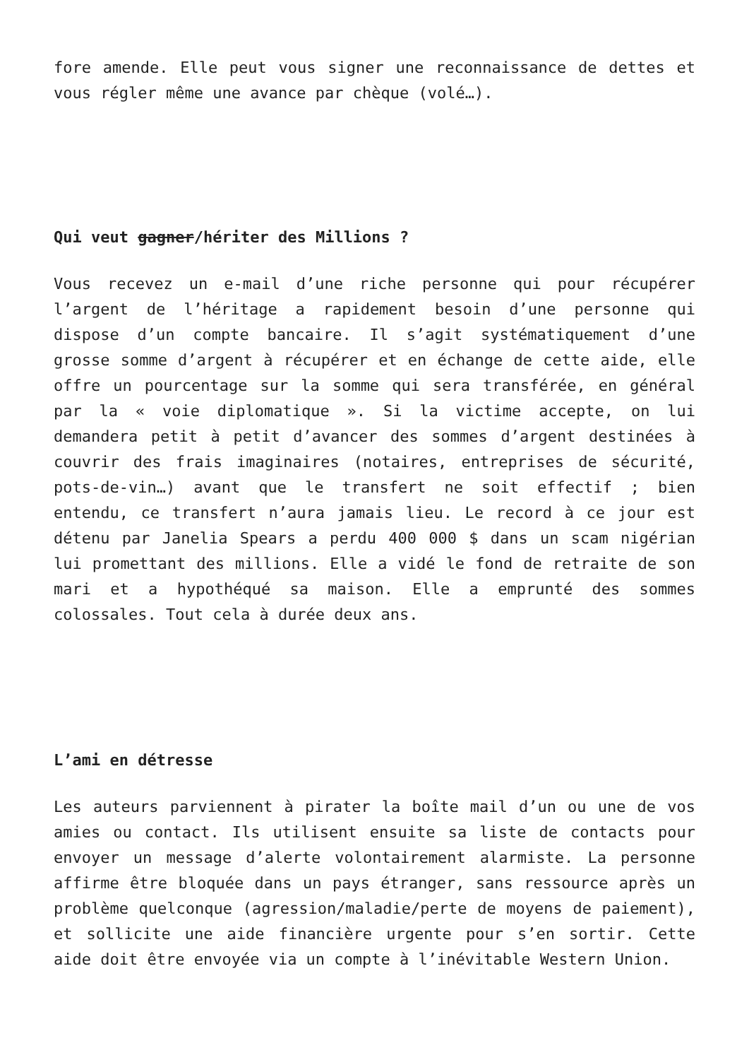fore amende. Elle peut vous signer une reconnaissance de dettes et vous régler même une avance par chèque (volé…).
Qui veut gagner/hériter des Millions ?
Vous recevez un e-mail d’une riche personne qui pour récupérer l’argent de l’héritage a rapidement besoin d’une personne qui dispose d’un compte bancaire. Il s’agit systématiquement d’une grosse somme d’argent à récupérer et en échange de cette aide, elle offre un pourcentage sur la somme qui sera transférée, en général par la « voie diplomatique ». Si la victime accepte, on lui demandera petit à petit d’avancer des sommes d’argent destinées à couvrir des frais imaginaires (notaires, entreprises de sécurité, pots-de-vin…) avant que le transfert ne soit effectif ; bien entendu, ce transfert n’aura jamais lieu. Le record à ce jour est détenu par Janelia Spears a perdu 400 000 $ dans un scam nigérian lui promettant des millions. Elle a vidé le fond de retraite de son mari et a hypothéqué sa maison. Elle a emprunté des sommes colossales. Tout cela à durée deux ans.
L’ami en détresse
Les auteurs parviennent à pirater la boîte mail d’un ou une de vos amies ou contact. Ils utilisent ensuite sa liste de contacts pour envoyer un message d’alerte volontairement alarmiste. La personne affirme être bloquée dans un pays étranger, sans ressource après un problème quelconque (agression/maladie/perte de moyens de paiement), et sollicite une aide financière urgente pour s’en sortir. Cette aide doit être envoyée via un compte à l’inévitable Western Union.